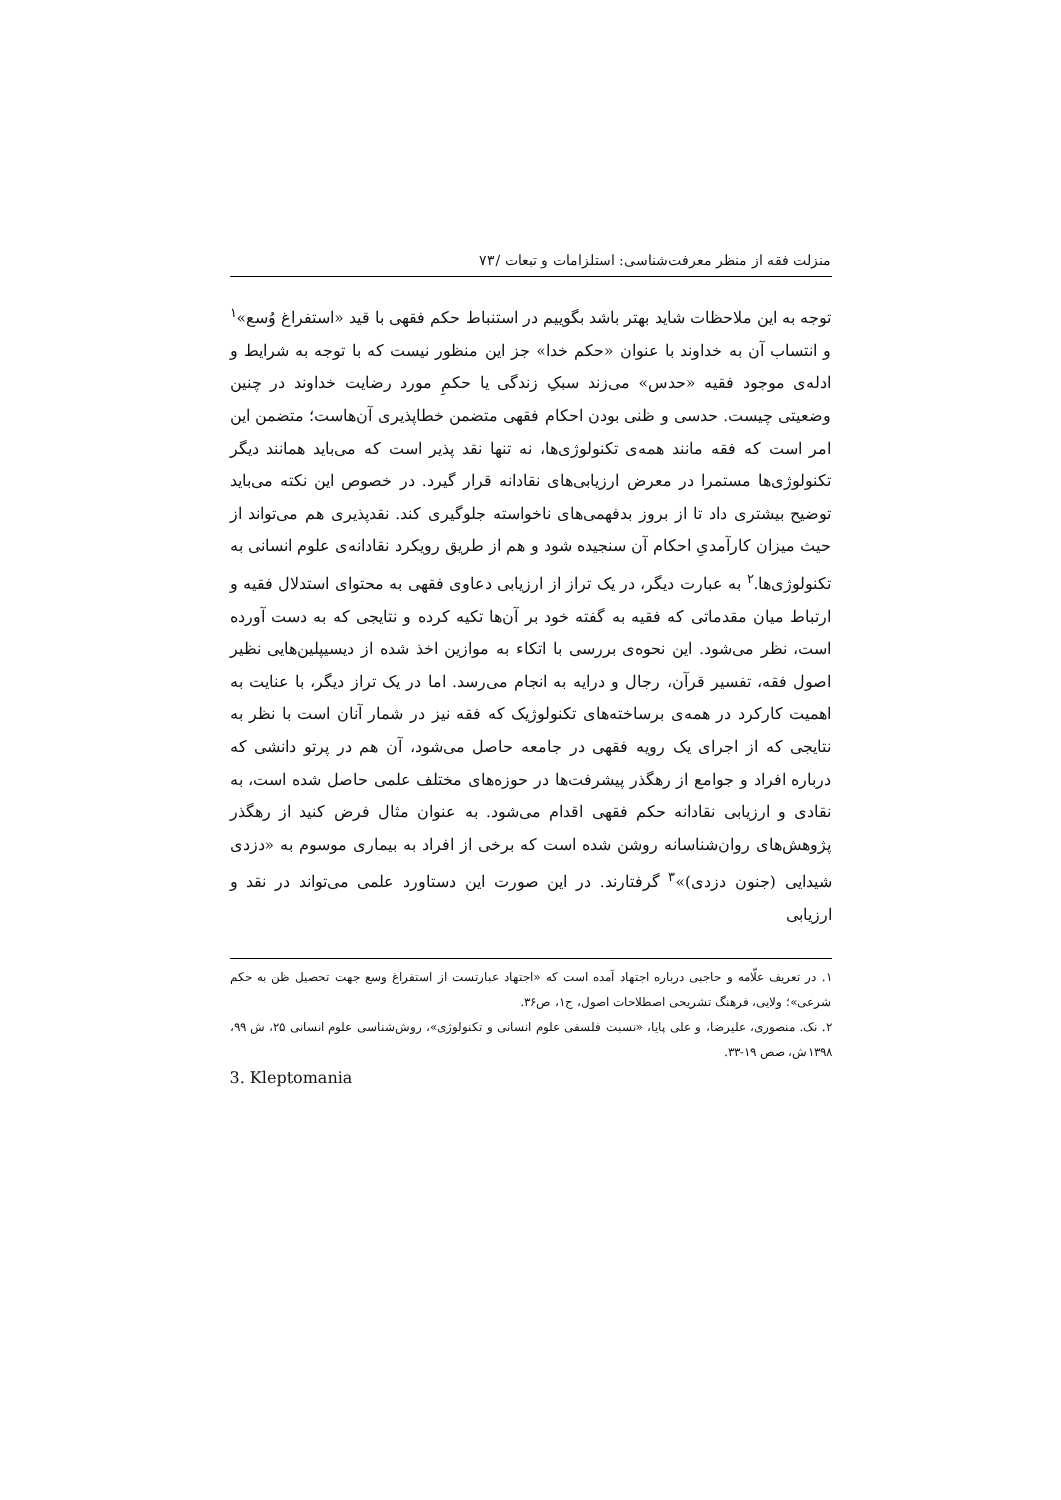منزلت فقه از منظر معرفت‌شناسی: استلزامات و تبعات /۷۳
توجه به این ملاحظات شاید بهتر باشد بگوییم در استنباط حکم فقهی با قید «استفراغ وُسع»<sup>۱</sup> و انتساب آن به خداوند با عنوان «حکم خدا» جز این منظور نیست که با توجه به شرایط و ادله‌ی موجود فقیه «حدس» می‌زند سبکِ زندگی یا حکمِ مورد رضایت خداوند در چنین وضعیتی چیست. حدسی و ظنی بودن احکام فقهی متضمن خطاپذیری آن‌هاست؛ متضمن این امر است که فقه مانند همه‌ی تکنولوژی‌ها، نه تنها نقد پذیر است که می‌باید همانند دیگر تکنولوژی‌ها مستمرا در معرض ارزیابی‌های نقادانه قرار گیرد. در خصوص این نکته می‌باید توضیح بیشتری داد تا از بروز بدفهمی‌های ناخواسته جلوگیری کند. نقدپذیری هم می‌تواند از حیث میزان کارآمدیِ احکام آن سنجیده شود و هم از طریق رویکرد نقادانه‌ی علوم انسانی به تکنولوژی‌ها.<sup>۲</sup> به عبارت دیگر، در یک تراز از ارزیابی دعاوی فقهی به محتوای استدلال فقیه و ارتباط میان مقدماتی که فقیه به گفته خود بر آن‌ها تکیه کرده و نتایجی که به دست آورده است، نظر می‌شود. این نحوه‌ی بررسی با اتکاء به موازین اخذ شده از دیسیپلین‌هایی نظیر اصول فقه، تفسیر قرآن، رجال و درایه به انجام می‌رسد. اما در یک تراز دیگر، با عنایت به اهمیت کارکرد در همه‌ی برساخته‌های تکنولوژیک که فقه نیز در شمار آنان است با نظر به نتایجی که از اجرای یک رویه فقهی در جامعه حاصل می‌شود، آن هم در پرتو دانشی که درباره افراد و جوامع از رهگذر پیشرفت‌ها در حوزه‌های مختلف علمی حاصل شده است، به نقادی و ارزیابی نقادانه حکم فقهی اقدام می‌شود. به عنوان مثال فرض کنید از رهگذر پژوهش‌های روان‌شناسانه روشن شده است که برخی از افراد به بیماری موسوم به «دزدی شیدایی (جنون دزدی)»<sup>۳</sup> گرفتارند. در این صورت این دستاورد علمی می‌تواند در نقد و ارزیابی
۱. در تعریف علّامه و حاجبی درباره اجتهاد آمده است که «اجتهاد عبارتست از استفراغ وسع جهت تحصیل ظن به حکم شرعی»؛ ولایی، فرهنگ تشریحی اصطلاحات اصول، ج۱، ص۳۶.
۲. نک. منصوری، علیرضا، و علی پایا، «نسبت فلسفی علوم انسانی و تکنولوژی»، روش‌شناسی علوم انسانی ۲۵، ش ۹۹، ۱۳۹۸ش، صص ۱۹-۳۳.
3. Kleptomania